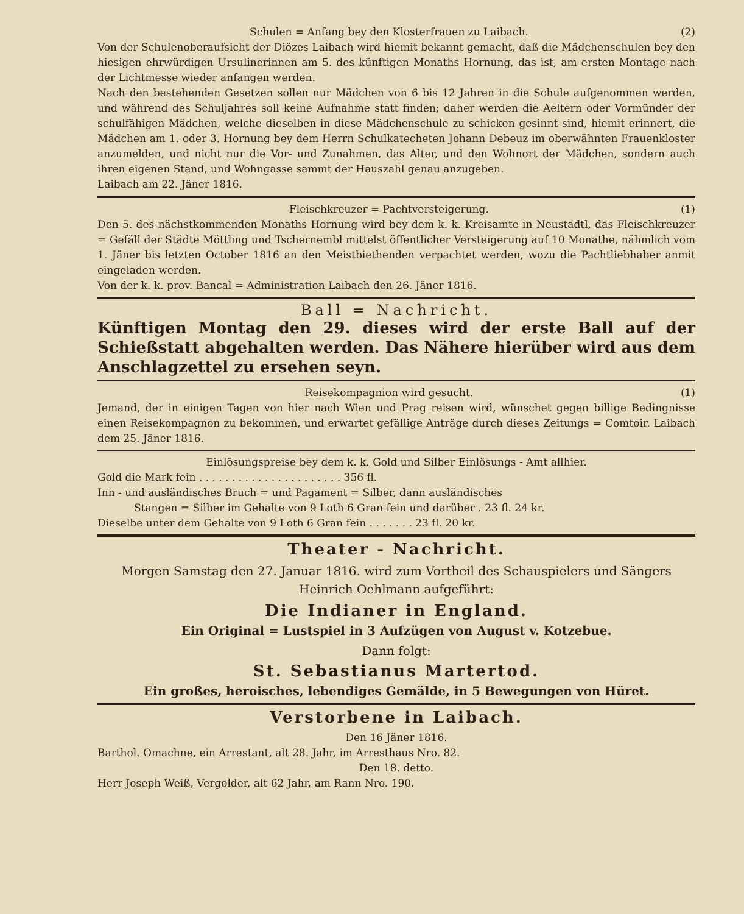Schulen = Anfang bey den Klosterfrauen zu Laibach. (2)
Von der Schulenoberaufsicht der Diözes Laibach wird hiemit bekannt gemacht, daß die Mädchenschulen bey den hiesigen ehrwürdigen Ursulinerinnen am 5. des künftigen Monaths Hornung, das ist, am ersten Montage nach der Lichtmesse wieder anfangen werden.
Nach den bestehenden Gesetzen sollen nur Mädchen von 6 bis 12 Jahren in die Schule aufgenommen werden, und während des Schuljahres soll keine Aufnahme statt finden; daher werden die Aeltern oder Vormünder der schulfähigen Mädchen, welche dieselben in diese Mädchenschule zu schicken gesinnt sind, hiemit erinnert, die Mädchen am 1. oder 3. Hornung bey dem Herrn Schulkatecheten Johann Debeuz im oberwähnten Frauenkloster anzumelden, und nicht nur die Vor- und Zunahmen, das Alter, und den Wohnort der Mädchen, sondern auch ihren eigenen Stand, und Wohngasse sammt der Hauszahl genau anzugeben.
Laibach am 22. Jäner 1816.
Fleischkreuzer = Pachtversteigerung. (1)
Den 5. des nächstkommenden Monaths Hornung wird bey dem k. k. Kreisamte in Neustadtl, das Fleischkreuzer = Gefäll der Städte Möttling und Tschernembl mittelst öffentlicher Versteigerung auf 10 Monathe, nähmlich vom 1. Jäner bis letzten October 1816 an den Meistbiethenden verpachtet werden, wozu die Pachtliebhaber anmit eingeladen werden.
Von der k. k. prov. Bancal = Administration Laibach den 26. Jäner 1816.
Ball = Nachricht.
Künftigen Montag den 29. dieses wird der erste Ball auf der Schießstatt abgehalten werden. Das Nähere hierüber wird aus dem Anschlagzettel zu ersehen seyn.
Reisekompagnion wird gesucht. (1)
Jemand, der in einigen Tagen von hier nach Wien und Prag reisen wird, wünschet gegen billige Bedingnisse einen Reisekompagnon zu bekommen, und erwartet gefällige Anträge durch dieses Zeitungs = Comtoir. Laibach dem 25. Jäner 1816.
Einlösungspreise bey dem k. k. Gold und Silber Einlösungs - Amt allhier.
Gold die Mark fein . . . . . . . . . . . . . . . . . . . . . . 356 fl.
Inn - und ausländisches Bruch = und Pagament = Silber, dann ausländisches
Stangen = Silber im Gehalte von 9 Loth 6 Gran fein und darüber . 23 fl. 24 kr.
Dieselbe unter dem Gehalte von 9 Loth 6 Gran fein . . . . . . . 23 fl. 20 kr.
Theater - Nachricht.
Morgen Samstag den 27. Januar 1816. wird zum Vortheil des Schauspielers und Sängers Heinrich Oehlmann aufgeführt:
Die Indianer in England.
Ein Original = Lustspiel in 3 Aufzügen von August v. Kotzebue.
Dann folgt:
St. Sebastianus Martertod.
Ein großes, heroisches, lebendiges Gemälde, in 5 Bewegungen von Hüret.
Verstorbene in Laibach.
Den 16 Jäner 1816.
Barthol. Omachne, ein Arrestant, alt 28. Jahr, im Arresthaus Nro. 82.
Den 18. detto.
Herr Joseph Weiß, Vergolder, alt 62 Jahr, am Rann Nro. 190.